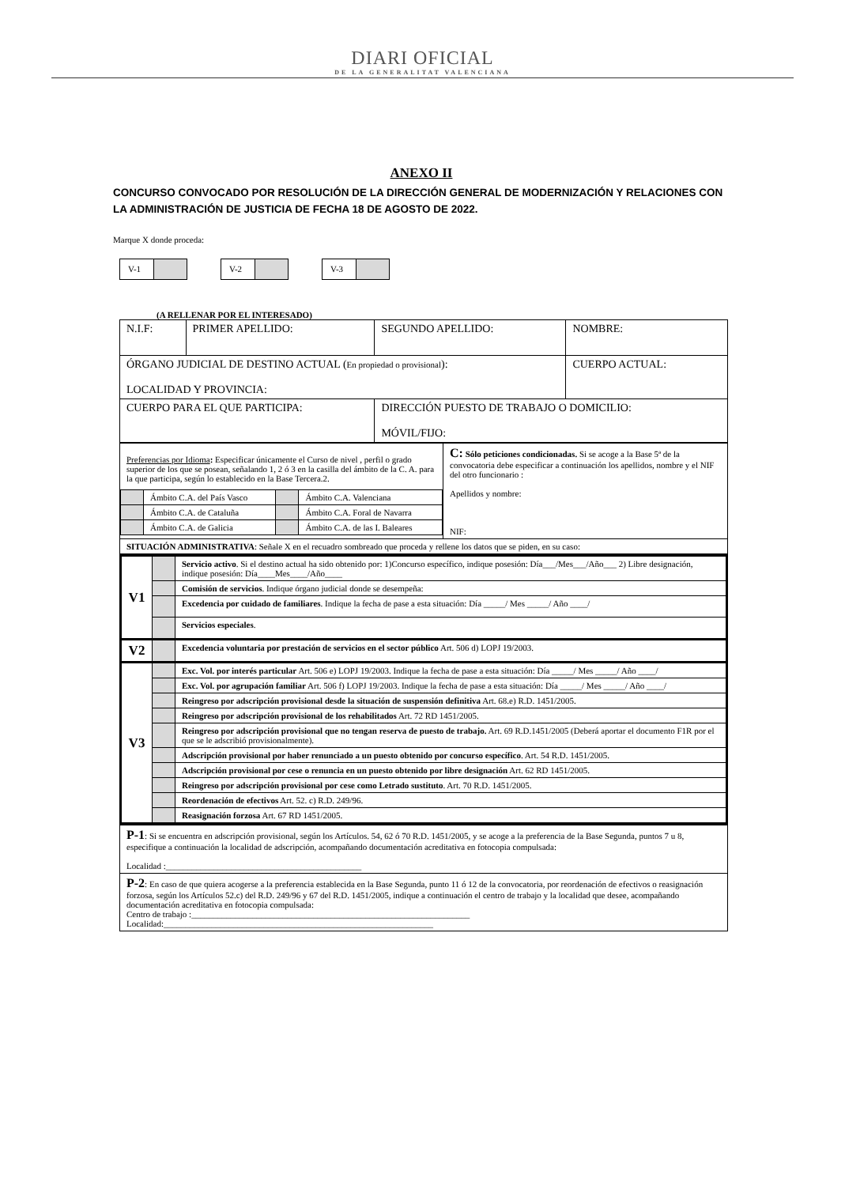DIARI OFICIAL
DE LA GENERALITAT VALENCIANA
ANEXO II
CONCURSO CONVOCADO POR RESOLUCIÓN DE LA DIRECCIÓN GENERAL DE MODERNIZACIÓN Y RELACIONES CON LA ADMINISTRACIÓN DE JUSTICIA DE FECHA 18 DE AGOSTO DE 2022.
Marque X donde proceda:
V-1 V-2 V-3
(A RELLENAR POR EL INTERESADO)
| N.I.F: | PRIMER APELLIDO: | SEGUNDO APELLIDO: | NOMBRE: |
| ÓRGANO JUDICIAL DE DESTINO ACTUAL ( En propiedad o provisional ): LOCALIDAD Y PROVINCIA: | | | CUERPO ACTUAL: |
| CUERPO PARA EL QUE PARTICIPA: | | DIRECCIÓN PUESTO DE TRABAJO O DOMICILIO: MÓVIL/FIJO: | |
| Preferencias por Idioma : Especificar únicamente el Curso de nivel , perfil o grado superior de los que se posean, señalando 1, 2 ó 3 en la casilla del ámbito de la C. A. para la que participa, según lo establecido en la Base Tercera.2. / / Ámbito C.A. del País Vasco / / Ámbito C.A. Valenciana / / / Ámbito C.A. de Cataluña / / Ámbito C.A. Foral de Navarra / / / Ámbito C.A. de Galicia / / Ámbito C.A. de las I. Baleares / | C: Sólo peticiones condicionadas. Si se acoge a la Base 5ª de la convocatoria debe especificar a continuación los apellidos, nombre y el NIF del otro funcionario : Apellidos y nombre: NIF: |
| SITUACIÓN ADMINISTRATIVA : Señale X en el recuadro sombreado que proceda y rellene los datos que se piden, en su caso: | |
| V1 | | Servicio activo . Si el destino actual ha sido obtenido por: 1)Concurso específico, indique posesión: Día___/Mes___/Año___ 2) Libre designación, indique posesión: Día____Mes____/Año____ |
| | | Comisión de servicios . Indique órgano judicial donde se desempeña: |
| | | Excedencia por cuidado de familiares . Indique la fecha de pase a esta situación: Día _____/ Mes _____/ Año ____/ |
| | | Servicios especiales . |
| V2 | | Excedencia voluntaria por prestación de servicios en el sector público Art. 506 d) LOPJ 19/2003. |
| V3 | | Exc. Vol. por interés particular Art. 506 e) LOPJ 19/2003. Indique la fecha de pase a esta situación: Día _____/ Mes _____/ Año ____/ |
| | | Exc. Vol. por agrupación familiar Art. 506 f) LOPJ 19/2003. Indique la fecha de pase a esta situación: Día _____/ Mes _____/ Año ____/ |
| | | Reingreso por adscripción provisional desde la situación de suspensión definitiva Art. 68.e) R.D. 1451/2005. |
| | | Reingreso por adscripción provisional de los rehabilitados Art. 72 RD 1451/2005. |
| | | Reingreso por adscripción provisional que no tengan reserva de puesto de trabajo. Art. 69 R.D.1451/2005 (Deberá aportar el documento F1R por el que se le adscribió provisionalmente). |
| | | Adscripción provisional por haber renunciado a un puesto obtenido por concurso específico . Art. 54 R.D. 1451/2005. |
| | | Adscripción provisional por cese o renuncia en un puesto obtenido por libre designación Art. 62 RD 1451/2005. |
| | | Reingreso por adscripción provisional por cese como Letrado sustituto . Art. 70 R.D. 1451/2005. |
| | | Reordenación de efectivos Art. 52. c) R.D. 249/96. |
| | | Reasignación forzosa Art. 67 RD 1451/2005. |
| P-1 : Si se encuentra en adscripción provisional, según los Artículos. 54, 62 ó 70 R.D. 1451/2005, y se acoge a la preferencia de la Base Segunda, puntos 7 u 8, especifique a continuación la localidad de adscripción, acompañando documentación acreditativa en fotocopia compulsada: Localidad :_____________________________________________ |
| P-2 : En caso de que quiera acogerse a la preferencia establecida en la Base Segunda, punto 11 ó 12 de la convocatoria, por reordenación de efectivos o reasignación forzosa, según los Artículos 52.c) del R.D. 249/96 y 67 del R.D. 1451/2005, indique a continuación el centro de trabajo y la localidad que desee, acompañando documentación acreditativa en fotocopia compulsada: Centro de trabajo :________________________________________________________________ Localidad:______________________________________________________________ |